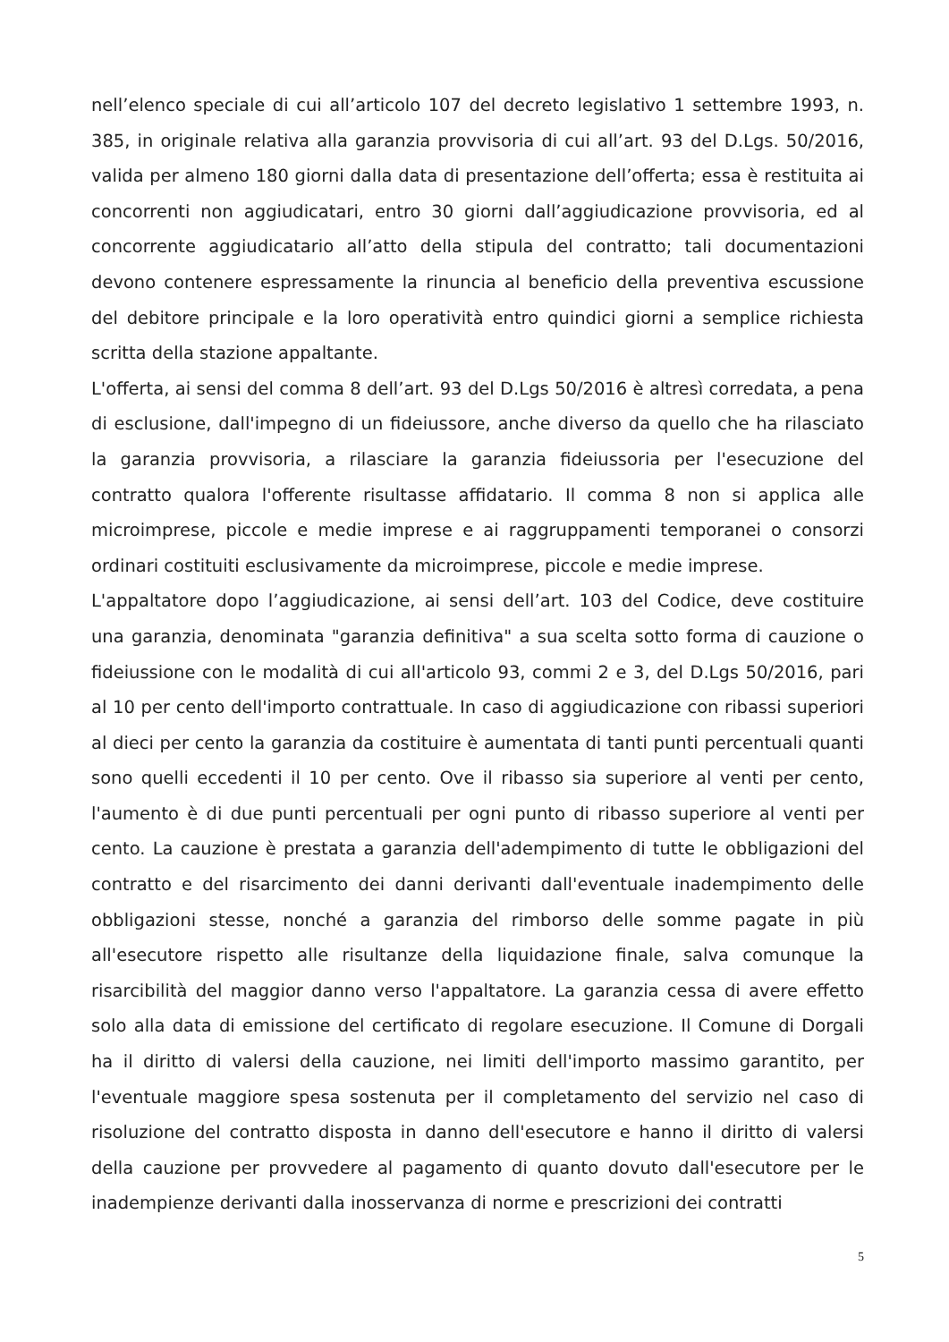nell’elenco speciale di cui all’articolo 107 del decreto legislativo 1 settembre 1993, n. 385, in originale relativa alla garanzia provvisoria di cui all’art. 93 del D.Lgs. 50/2016, valida per almeno 180 giorni dalla data di presentazione dell’offerta; essa è restituita ai concorrenti non aggiudicatari, entro 30 giorni dall’aggiudicazione provvisoria, ed al concorrente aggiudicatario all’atto della stipula del contratto; tali documentazioni devono contenere espressamente la rinuncia al beneficio della preventiva escussione del debitore principale e la loro operatività entro quindici giorni a semplice richiesta scritta della stazione appaltante.
L'offerta, ai sensi del comma 8 dell’art. 93 del D.Lgs 50/2016 è altresì corredata, a pena di esclusione, dall'impegno di un fideiussore, anche diverso da quello che ha rilasciato la garanzia provvisoria, a rilasciare la garanzia fideiussoria per l'esecuzione del contratto qualora l'offerente risultasse affidatario. Il comma 8 non si applica alle microimprese, piccole e medie imprese e ai raggruppamenti temporanei o consorzi ordinari costituiti esclusivamente da microimprese, piccole e medie imprese.
L'appaltatore dopo l’aggiudicazione, ai sensi dell’art. 103 del Codice, deve costituire una garanzia, denominata "garanzia definitiva" a sua scelta sotto forma di cauzione o fideiussione con le modalità di cui all'articolo 93, commi 2 e 3, del D.Lgs 50/2016, pari al 10 per cento dell'importo contrattuale. In caso di aggiudicazione con ribassi superiori al dieci per cento la garanzia da costituire è aumentata di tanti punti percentuali quanti sono quelli eccedenti il 10 per cento. Ove il ribasso sia superiore al venti per cento, l'aumento è di due punti percentuali per ogni punto di ribasso superiore al venti per cento. La cauzione è prestata a garanzia dell'adempimento di tutte le obbligazioni del contratto e del risarcimento dei danni derivanti dall'eventuale inadempimento delle obbligazioni stesse, nonché a garanzia del rimborso delle somme pagate in più all'esecutore rispetto alle risultanze della liquidazione finale, salva comunque la risarcibilità del maggior danno verso l'appaltatore. La garanzia cessa di avere effetto solo alla data di emissione del certificato di regolare esecuzione. Il Comune di Dorgali ha il diritto di valersi della cauzione, nei limiti dell'importo massimo garantito, per l'eventuale maggiore spesa sostenuta per il completamento del servizio nel caso di risoluzione del contratto disposta in danno dell'esecutore e hanno il diritto di valersi della cauzione per provvedere al pagamento di quanto dovuto dall'esecutore per le inadempienze derivanti dalla inosservanza di norme e prescrizioni dei contratti
5